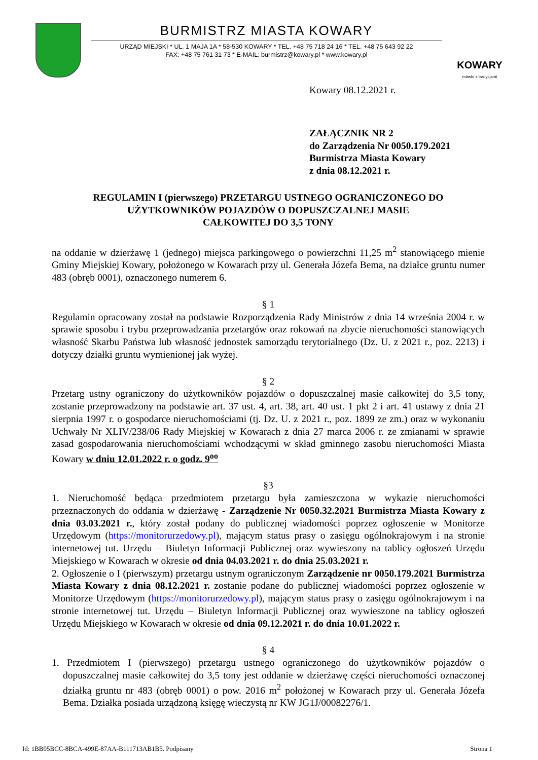BURMISTRZ MIASTA KOWARY
URZĄD MIEJSKI * UL. 1 MAJA 1A * 58-530 KOWARY * TEL. +48 75 718 24 16 * TEL. +48 75 643 92 22
FAX: +48 75 761 31 73 * E-MAIL: burmistrz@kowary.pl * www.kowary.pl
KOWARY
miasto z tradycjami
Kowary 08.12.2021 r.
ZAŁĄCZNIK NR 2
do Zarządzenia Nr 0050.179.2021
Burmistrza Miasta Kowary
z dnia 08.12.2021 r.
REGULAMIN I (pierwszego) PRZETARGU USTNEGO OGRANICZONEGO DO UŻYTKOWNIKÓW POJAZDÓW O DOPUSZCZALNEJ MASIE
CAŁKOWITEJ DO 3,5 TONY
na oddanie w dzierżawę 1 (jednego) miejsca parkingowego o powierzchni 11,25 m<sup>2</sup> stanowiącego mienie Gminy Miejskiej Kowary, położonego w Kowarach przy ul. Generała Józefa Bema, na działce gruntu numer 483 (obręb 0001), oznaczonego numerem 6.
§ 1
Regulamin opracowany został na podstawie Rozporządzenia Rady Ministrów z dnia 14 września 2004 r. w sprawie sposobu i trybu przeprowadzania przetargów oraz rokowań na zbycie nieruchomości stanowiących własność Skarbu Państwa lub własność jednostek samorządu terytorialnego (Dz. U. z 2021 r., poz. 2213) i dotyczy działki gruntu wymienionej jak wyżej.
§ 2
Przetarg ustny ograniczony do użytkowników pojazdów o dopuszczalnej masie całkowitej do 3,5 tony, zostanie przeprowadzony na podstawie art. 37 ust. 4, art. 38, art. 40 ust. 1 pkt 2 i art. 41 ustawy z dnia 21 sierpnia 1997 r. o gospodarce nieruchomościami (tj. Dz. U. z 2021 r., poz. 1899 ze zm.) oraz w wykonaniu Uchwały Nr XLIV/238/06 Rady Miejskiej w Kowarach z dnia 27 marca 2006 r. ze zmianami w sprawie zasad gospodarowania nieruchomościami wchodzącymi w skład gminnego zasobu nieruchomości Miasta Kowary w dniu 12.01.2022 r. o godz. 9<sup>oo</sup>
§3
1. Nieruchomość będąca przedmiotem przetargu była zamieszczona w wykazie nieruchomości przeznaczonych do oddania w dzierżawę - Zarządzenie Nr 0050.32.2021 Burmistrza Miasta Kowary z dnia 03.03.2021 r., który został podany do publicznej wiadomości poprzez ogłoszenie w Monitorze Urzędowym (https://monitorurzedowy.pl), mającym status prasy o zasięgu ogólnokrajowym i na stronie internetowej tut. Urzędu – Biuletyn Informacji Publicznej oraz wywieszony na tablicy ogłoszeń Urzędu Miejskiego w Kowarach w okresie od dnia 04.03.2021 r. do dnia 25.03.2021 r.
2. Ogłoszenie o I (pierwszym) przetargu ustnym ograniczonym Zarządzenie nr 0050.179.2021 Burmistrza Miasta Kowary z dnia 08.12.2021 r. zostanie podane do publicznej wiadomości poprzez ogłoszenie w Monitorze Urzędowym (https://monitorurzedowy.pl), mającym status prasy o zasięgu ogólnokrajowym i na stronie internetowej tut. Urzędu – Biuletyn Informacji Publicznej oraz wywieszone na tablicy ogłoszeń Urzędu Miejskiego w Kowarach w okresie od dnia 09.12.2021 r. do dnia 10.01.2022 r.
§ 4
1. Przedmiotem I (pierwszego) przetargu ustnego ograniczonego do użytkowników pojazdów o dopuszczalnej masie całkowitej do 3,5 tony jest oddanie w dzierżawę części nieruchomości oznaczonej działką gruntu nr 483 (obręb 0001) o pow. 2016 m<sup>2</sup> położonej w Kowarach przy ul. Generała Józefa Bema. Działka posiada urządzoną księgę wieczystą nr KW JG1J/00082276/1.
Id: 1BB05BCC-8BCA-499E-87AA-B111713AB1B5. Podpisany Strona 1